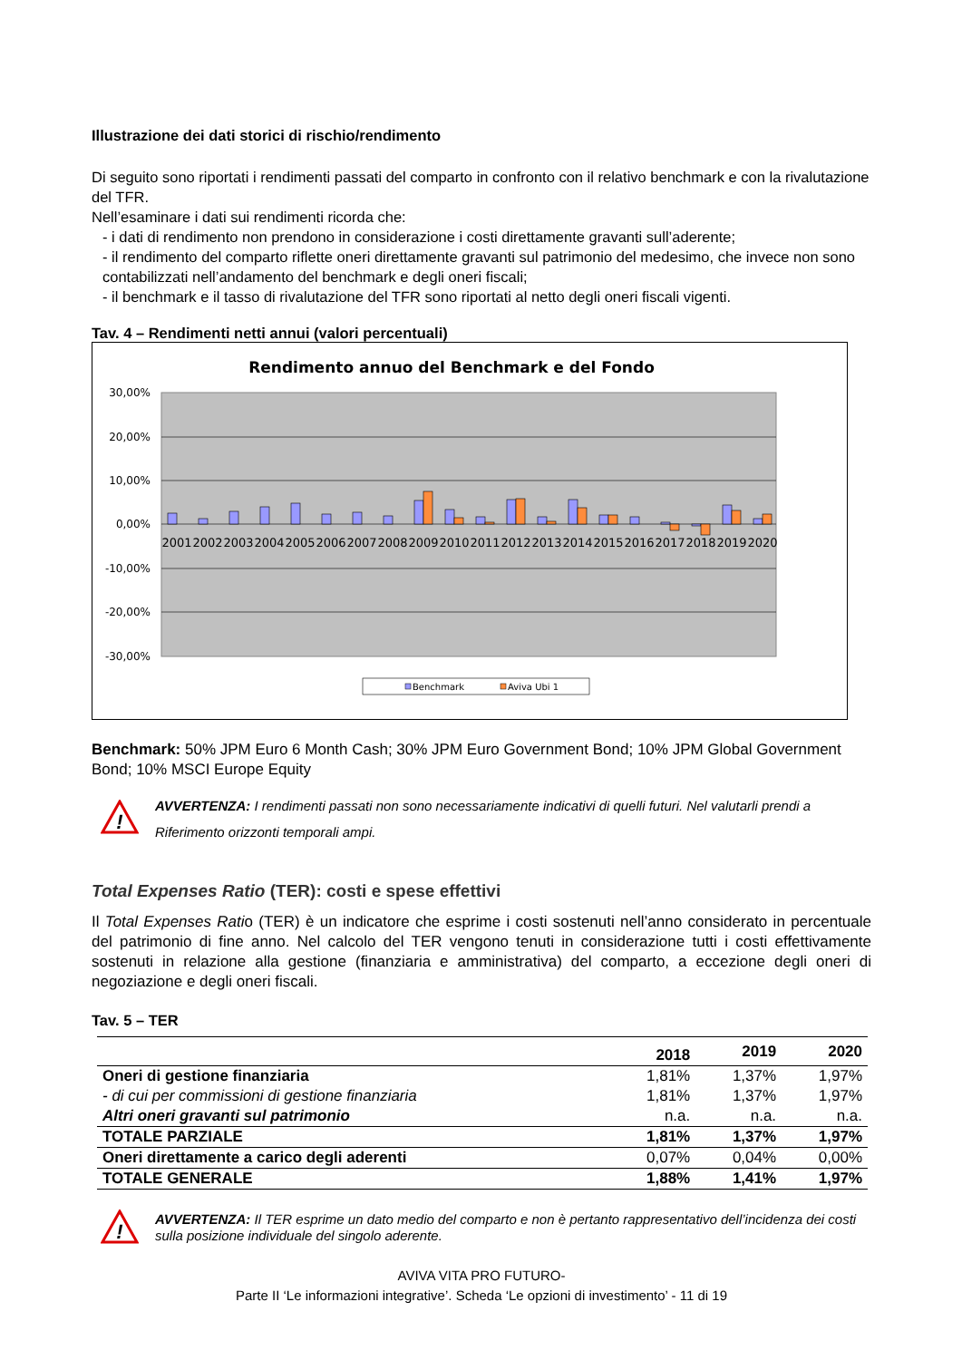Illustrazione dei dati storici di rischio/rendimento
Di seguito sono riportati i rendimenti passati del comparto in confronto con il relativo benchmark e con la rivalutazione del TFR.
Nell’esaminare i dati sui rendimenti ricorda che:
- i dati di rendimento non prendono in considerazione i costi direttamente gravanti sull’aderente;
- il rendimento del comparto riflette oneri direttamente gravanti sul patrimonio del medesimo, che invece non sono contabilizzati nell’andamento del benchmark e degli oneri fiscali;
- il benchmark e il tasso di rivalutazione del TFR sono riportati al netto degli oneri fiscali vigenti.
Tav. 4 – Rendimenti netti annui (valori percentuali)
Rendimento annuo del Benchmark e del Fondo
30,00%
20,00%
10,00%
0,00%
-10,00%
-20,00%
-30,00%
2001
2002
2003
2004
2005
2006
2007
2008
2009
2010
2011
2012
2013
2014
2015
2016
2017
2018
2019
2020
Benchmark
Aviva Ubi 1
Benchmark: 50% JPM Euro 6 Month Cash; 30% JPM Euro Government Bond; 10% JPM Global Government Bond; 10% MSCI Europe Equity
!
AVVERTENZA: I rendimenti passati non sono necessariamente indicativi di quelli futuri. Nel valutarli prendi a Riferimento orizzonti temporali ampi.
Total Expenses Ratio (TER): costi e spese effettivi
Il Total Expenses Ratio (TER) è un indicatore che esprime i costi sostenuti nell’anno considerato in percentuale del patrimonio di fine anno. Nel calcolo del TER vengono tenuti in considerazione tutti i costi effettivamente sostenuti in relazione alla gestione (finanziaria e amministrativa) del comparto, a eccezione degli oneri di negoziazione e degli oneri fiscali.
Tav. 5 – TER
| | 2018 | 2019 | 2020 |
| --- | --- | --- | --- |
| Oneri di gestione finanziaria | 1,81% | 1,37% | 1,97% |
| - di cui per commissioni di gestione finanziaria | 1,81% | 1,37% | 1,97% |
| Altri oneri gravanti sul patrimonio | n.a. | n.a. | n.a. |
| TOTALE PARZIALE | 1,81% | 1,37% | 1,97% |
| Oneri direttamente a carico degli aderenti | 0,07% | 0,04% | 0,00% |
| TOTALE GENERALE | 1,88% | 1,41% | 1,97% |
!
AVVERTENZA: Il TER esprime un dato medio del comparto e non è pertanto rappresentativo dell’incidenza dei costi sulla posizione individuale del singolo aderente.
AVIVA VITA PRO FUTURO-
Parte II ‘Le informazioni integrative’. Scheda ‘Le opzioni di investimento’ - 11 di 19